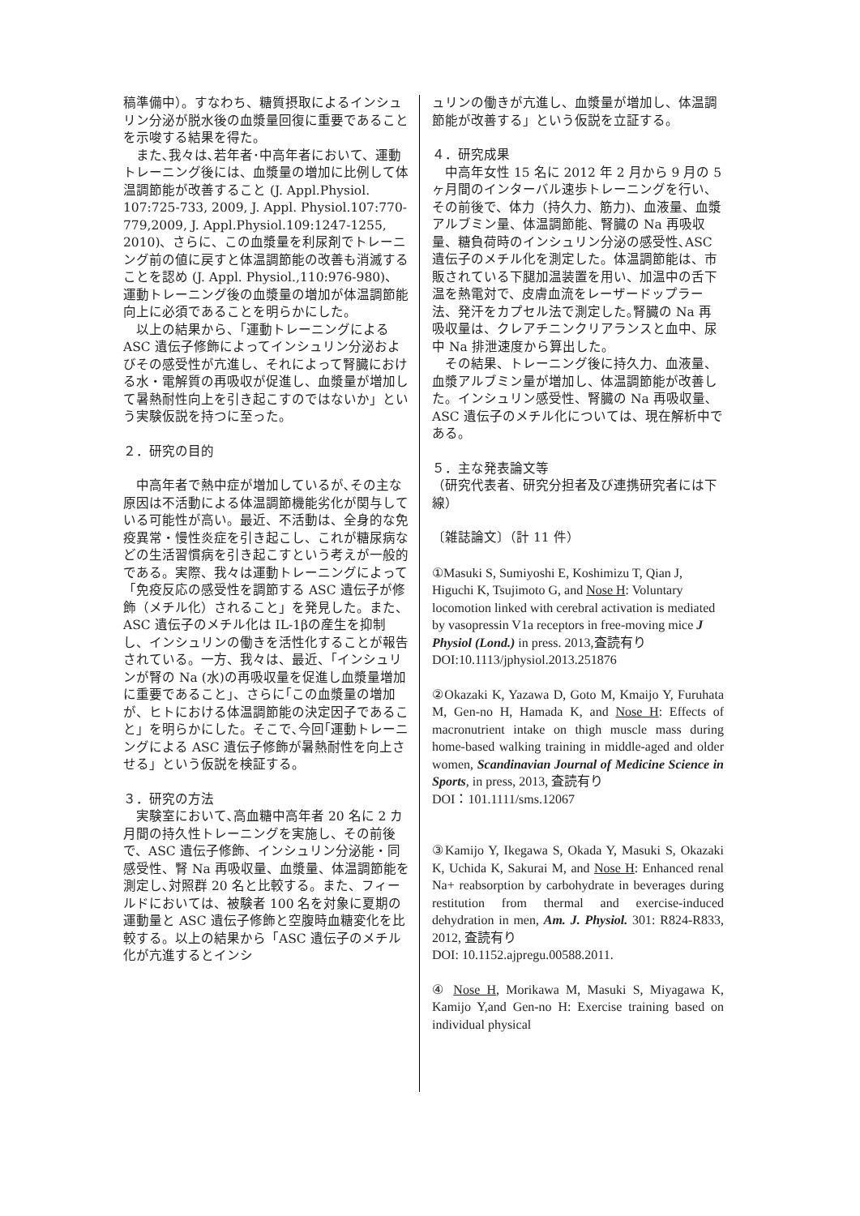稿準備中）。すなわち、糖質摂取によるインシュリン分泌が脱水後の血漿量回復に重要であることを示唆する結果を得た。
　また､我々は､若年者･中高年者において、運動トレーニング後には、血漿量の増加に比例して体温調節能が改善すること (J. Appl.Physiol. 107:725-733, 2009, J. Appl. Physiol.107:770-779,2009, J. Appl.Physiol.109:1247-1255, 2010)、さらに、この血漿量を利尿剤でトレーニング前の値に戻すと体温調節能の改善も消滅することを認め (J. Appl. Physiol.,110:976-980)、運動トレーニング後の血漿量の増加が体温調節能向上に必須であることを明らかにした。
　以上の結果から、｢運動トレーニングによる ASC 遺伝子修飾によってインシュリン分泌およびその感受性が亢進し、それによって腎臓における水・電解質の再吸収が促進し、血漿量が増加して暑熱耐性向上を引き起こすのではないか」という実験仮説を持つに至った。
２．研究の目的
　中高年者で熱中症が増加しているが､その主な原因は不活動による体温調節機能劣化が関与している可能性が高い。最近、不活動は、全身的な免疫異常・慢性炎症を引き起こし、これが糖尿病などの生活習慣病を引き起こすという考えが一般的である。実際、我々は運動トレーニングによって「免疫反応の感受性を調節する ASC 遺伝子が修飾（メチル化）されること」を発見した。また、ASC 遺伝子のメチル化は IL-1βの産生を抑制し、インシュリンの働きを活性化することが報告されている。一方、我々は、最近、｢インシュリンが腎の Na (水)の再吸収量を促進し血漿量増加に重要であること｣、さらに｢この血漿量の増加が、ヒトにおける体温調節能の決定因子であること」を明らかにした。そこで､今回｢運動トレーニングによる ASC 遺伝子修飾が暑熱耐性を向上させる」という仮説を検証する。
３．研究の方法
　実験室において､高血糖中高年者 20 名に 2 カ月間の持久性トレーニングを実施し、その前後で、ASC 遺伝子修飾、インシュリン分泌能・同感受性、腎 Na 再吸収量、血漿量、体温調節能を測定し､対照群 20 名と比較する。また、フィールドにおいては、被験者 100 名を対象に夏期の運動量と ASC 遺伝子修飾と空腹時血糖変化を比較する。以上の結果から「ASC 遺伝子のメチル化が亢進するとインシ
ュリンの働きが亢進し、血漿量が増加し、体温調節能が改善する」という仮説を立証する。
４．研究成果
　中高年女性 15 名に 2012 年 2 月から 9 月の 5 ヶ月間のインターバル速歩トレーニングを行い、その前後で、体力（持久力、筋力)、血液量、血漿アルブミン量、体温調節能、腎臓の Na 再吸収量、糖負荷時のインシュリン分泌の感受性､ASC 遺伝子のメチル化を測定した。体温調節能は、市販されている下腿加温装置を用い、加温中の舌下温を熱電対で、皮膚血流をレーザードップラー法、発汗をカプセル法で測定した｡腎臓の Na 再吸収量は、クレアチニンクリアランスと血中、尿中 Na 排泄速度から算出した。
　その結果、トレーニング後に持久力、血液量、血漿アルブミン量が増加し、体温調節能が改善した。インシュリン感受性、腎臓の Na 再吸収量､ASC 遺伝子のメチル化については、現在解析中である。
５．主な発表論文等
（研究代表者、研究分担者及び連携研究者には下線）
〔雑誌論文〕（計 11 件）
①Masuki S, Sumiyoshi E, Koshimizu T, Qian J, Higuchi K, Tsujimoto G, and Nose H: Voluntary locomotion linked with cerebral activation is mediated by vasopressin V1a receptors in free-moving mice J Physiol (Lond.) in press. 2013,査読有り
DOI:10.1113/jphysiol.2013.251876
②Okazaki K, Yazawa D, Goto M, Kmaijo Y, Furuhata M, Gen-no H, Hamada K, and Nose H: Effects of macronutrient intake on thigh muscle mass during home-based walking training in middle-aged and older women, Scandinavian Journal of Medicine Science in Sports, in press, 2013, 査読有り
DOI：101.1111/sms.12067
③Kamijo Y, Ikegawa S, Okada Y, Masuki S, Okazaki K, Uchida K, Sakurai M, and Nose H: Enhanced renal Na+ reabsorption by carbohydrate in beverages during restitution from thermal and exercise-induced dehydration in men, Am. J. Physiol. 301: R824-R833, 2012, 査読有り
DOI: 10.1152.ajpregu.00588.2011.
④ Nose H, Morikawa M, Masuki S, Miyagawa K, Kamijo Y,and Gen-no H: Exercise training based on individual physical